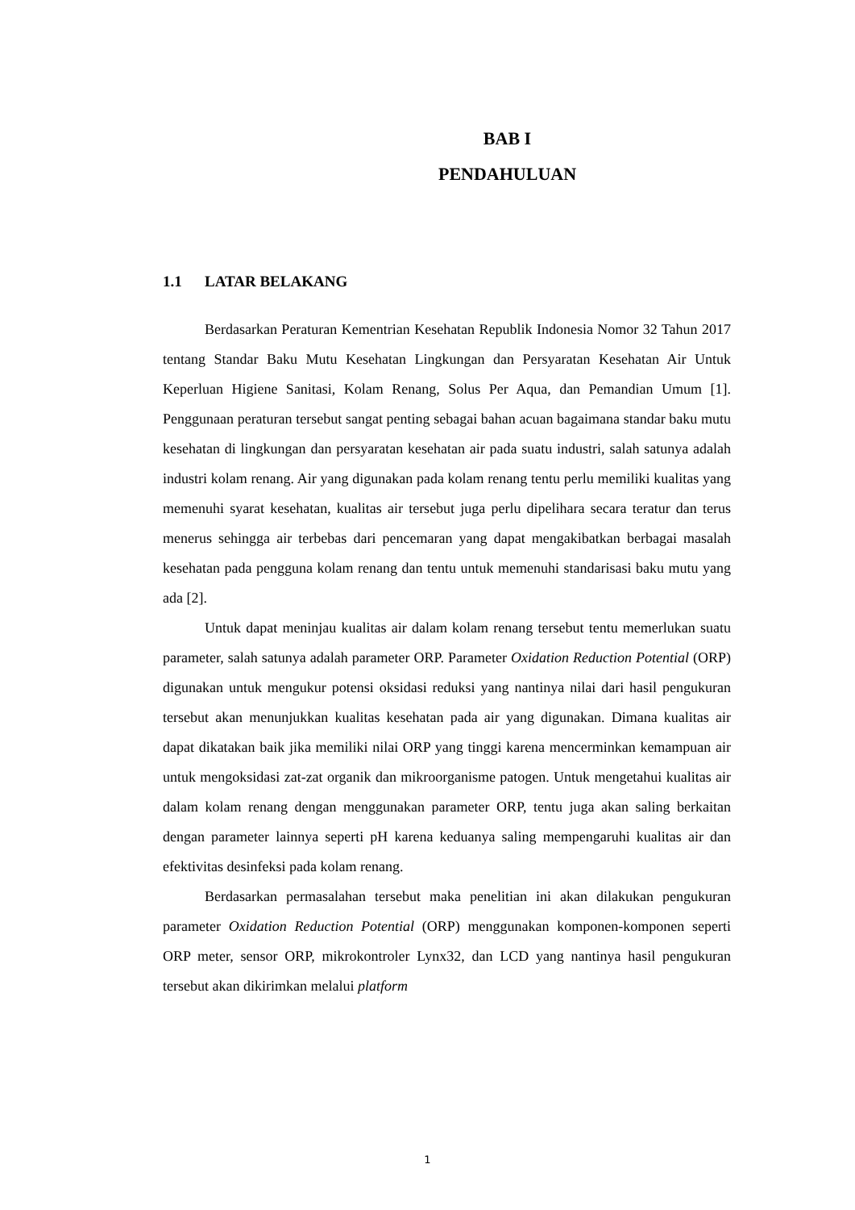BAB I
PENDAHULUAN
1.1 LATAR BELAKANG
Berdasarkan Peraturan Kementrian Kesehatan Republik Indonesia Nomor 32 Tahun 2017 tentang Standar Baku Mutu Kesehatan Lingkungan dan Persyaratan Kesehatan Air Untuk Keperluan Higiene Sanitasi, Kolam Renang, Solus Per Aqua, dan Pemandian Umum [1]. Penggunaan peraturan tersebut sangat penting sebagai bahan acuan bagaimana standar baku mutu kesehatan di lingkungan dan persyaratan kesehatan air pada suatu industri, salah satunya adalah industri kolam renang. Air yang digunakan pada kolam renang tentu perlu memiliki kualitas yang memenuhi syarat kesehatan, kualitas air tersebut juga perlu dipelihara secara teratur dan terus menerus sehingga air terbebas dari pencemaran yang dapat mengakibatkan berbagai masalah kesehatan pada pengguna kolam renang dan tentu untuk memenuhi standarisasi baku mutu yang ada [2].
Untuk dapat meninjau kualitas air dalam kolam renang tersebut tentu memerlukan suatu parameter, salah satunya adalah parameter ORP. Parameter Oxidation Reduction Potential (ORP) digunakan untuk mengukur potensi oksidasi reduksi yang nantinya nilai dari hasil pengukuran tersebut akan menunjukkan kualitas kesehatan pada air yang digunakan. Dimana kualitas air dapat dikatakan baik jika memiliki nilai ORP yang tinggi karena mencerminkan kemampuan air untuk mengoksidasi zat-zat organik dan mikroorganisme patogen. Untuk mengetahui kualitas air dalam kolam renang dengan menggunakan parameter ORP, tentu juga akan saling berkaitan dengan parameter lainnya seperti pH karena keduanya saling mempengaruhi kualitas air dan efektivitas desinfeksi pada kolam renang.
Berdasarkan permasalahan tersebut maka penelitian ini akan dilakukan pengukuran parameter Oxidation Reduction Potential (ORP) menggunakan komponen-komponen seperti ORP meter, sensor ORP, mikrokontroler Lynx32, dan LCD yang nantinya hasil pengukuran tersebut akan dikirimkan melalui platform
1